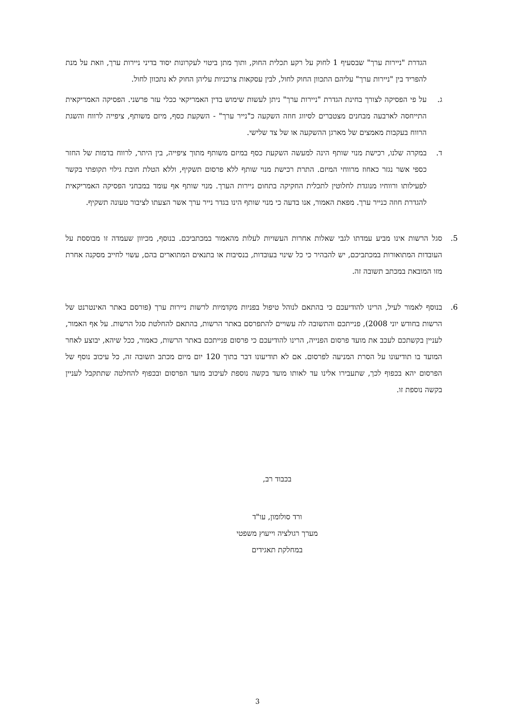הגדרת "ניירות ערך" שבסעיף 1 לחוק על רקע תכלית החוק, ותוך מתן ביטוי לעקרונות יסוד בדיני ניירות ערך, וזאת על מנת להפריד בין "ניירות ערך" עליהם התכוון החוק לחול, לבין עסקאות צרכניות עליהן החוק לא נתכוון לחול.
ג. על פי הפסיקה לצורך בחינת הגדרת "ניירות ערך" ניתן לעשות שימוש בדין האמריקאי ככלי עזר פרשני. הפסיקה האמריקאית התייחסה לארבעה מבחנים מצטברים לסיווג חוזה השקעה כ"נייר ערך" - השקעת כסף, מיזם משותף, ציפייה לרווח והשגת הרווח בעקבות מאמצים של מארגן ההשקעה או של צד שלישי.
ד. במקרה שלנו, רכישת מנוי שותף הינה למעשה השקעת כסף במיזם משותף מתוך ציפייה, בין היתר, לרווח בדמות של החזר כספי אשר נגזר כאחוז מרווחי המיזם. התרת רכישת מנוי שותף ללא פרסום תשקיף, וללא הטלת חובת גילוי תקופתי בקשר לפעילותו ורווחיו מנוגדת לחלוטין לתכלית החקיקה בתחום ניירות הערך. מנוי שותף אף עומד במבחני הפסיקה האמריקאית להגדרת חוזה כנייר ערך. מפאת האמור, אנו בדעה כי מנוי שותף הינו בגדר נייר ערך אשר הצעתו לציבור טעונה תשקיף.
5. סגל הרשות אינו מביע עמדתו לגבי שאלות אחרות העשויות לעלות מהאמור במכתביכם. בנוסף, מכיוון שעמדה זו מבוססת על העובדות המתואורות במכתביכם, יש להבהיר כי כל שינוי בעובדות, בנסיבות או בתנאים המתוארים בהם, עשוי לחייב מסקנה אחרת מזו המובאת במכתב תשובה זה.
6. בנוסף לאמור לעיל, הרינו להודיעכם כי בהתאם לנוהל טיפול בפניות מקדמיות לרשות ניירות ערך (פורסם באתר האינטרנט של הרשות בחודש יוני 2008), פנייתכם והתשובה לה עשויים להתפרסם באתר הרשות, בהתאם להחלטת סגל הרשות. על אף האמור, לעניין בקשתכם לעכב את מועד פרסום הפנייה, הרינו להודיעכם כי פרסום פנייתכם באתר הרשות, כאמור, ככל שיהא, יבוצע לאחר המועד בו תודיעונו על הסרת המניעה לפרסום. אם לא תודיעונו דבר בתוך 120 יום מיום מכתב תשובה זה, כל עיכוב נוסף של הפרסום יהא בכפוף לכך, שתעבירו אלינו עד לאותו מועד בקשה נוספת לעיכוב מועד הפרסום ובכפוף להחלטה שתתקבל לעניין בקשה נוספת זו.
בכבוד רב,
ורד סולומון, עו"ד
מערך רגולציה וייעוץ משפטי
במחלקת תאגידים
3